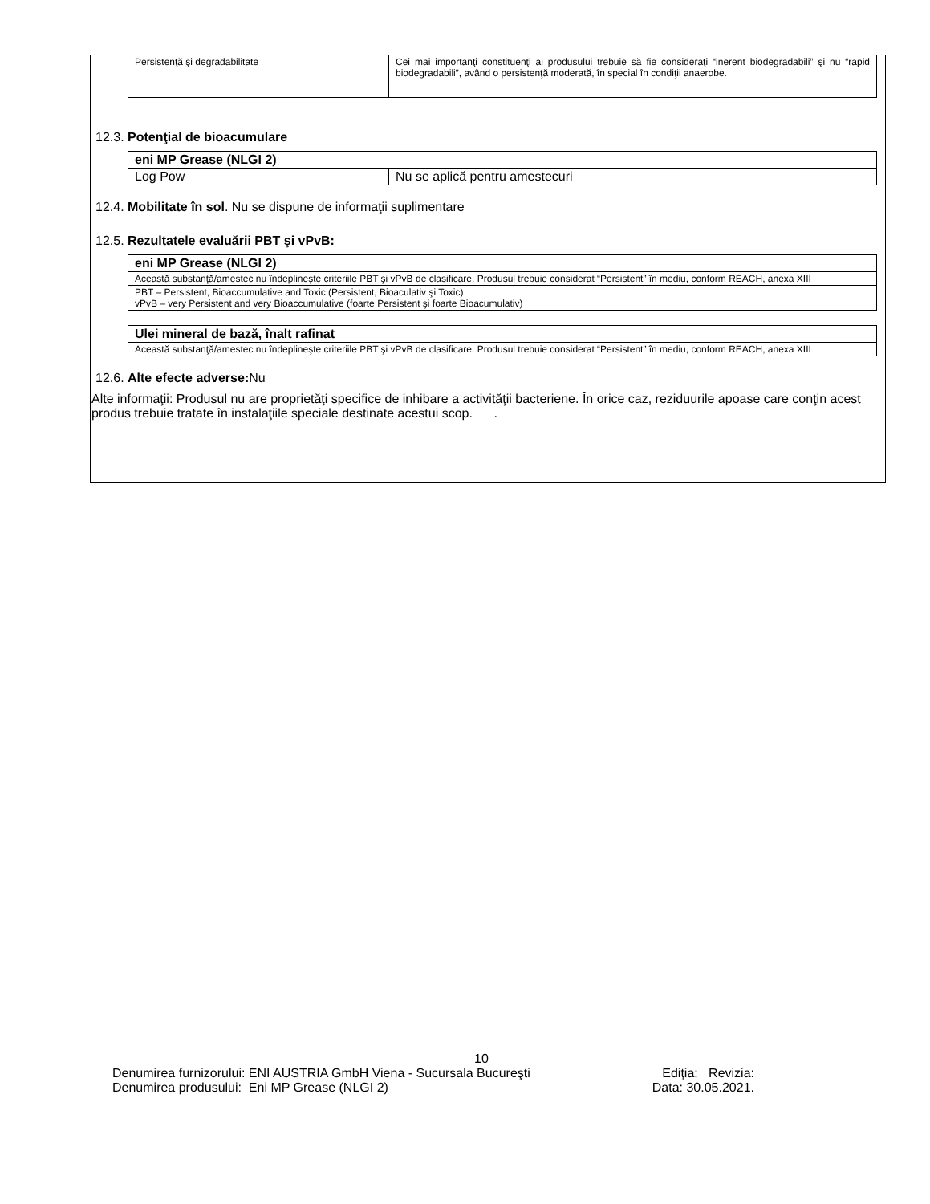| Persistenţă şi degradabilitate | Cei mai importanţi constituenţi ai produsului trebuie să fie consideraţi “inerent biodegradabili” şi nu “rapid biodegradabili”, având o persistenţă moderată, în special în condiţii anaerobe. |
12.3. Potenţial de bioacumulare
| eni MP Grease (NLGI 2) | |
| Log Pow | Nu se aplică pentru amestecuri |
12.4. Mobilitate în sol. Nu se dispune de informaţii suplimentare
12.5. Rezultatele evaluării PBT şi vPvB:
| eni MP Grease (NLGI 2) |
| Această substanţă/amestec nu îndeplineşte criteriile PBT şi vPvB de clasificare. Produsul trebuie considerat “Persistent” în mediu, conform REACH, anexa XIII |
| PBT – Persistent, Bioaccumulative and Toxic (Persistent, Bioaculativ şi Toxic) vPvB – very Persistent and very Bioaccumulative (foarte Persistent şi foarte Bioacumulativ) |
| Ulei mineral de bază, înalt rafinat |
| Această substanţă/amestec nu îndeplineşte criteriile PBT şi vPvB de clasificare. Produsul trebuie considerat “Persistent” în mediu, conform REACH, anexa XIII |
12.6. Alte efecte adverse: Nu
Alte informaţii: Produsul nu are proprietăţi specifice de inhibare a activităţii bacteriene. În orice caz, reziduurile apoase care conţin acest produs trebuie tratate în instalaţiile speciale destinate acestui scop. .
10
Denumirea furnizorului: ENI AUSTRIA GmbH Viena - Sucursala Bucureşti Ediţia: Revizia:
Denumirea produsului: Eni MP Grease (NLGI 2) Data: 30.05.2021.